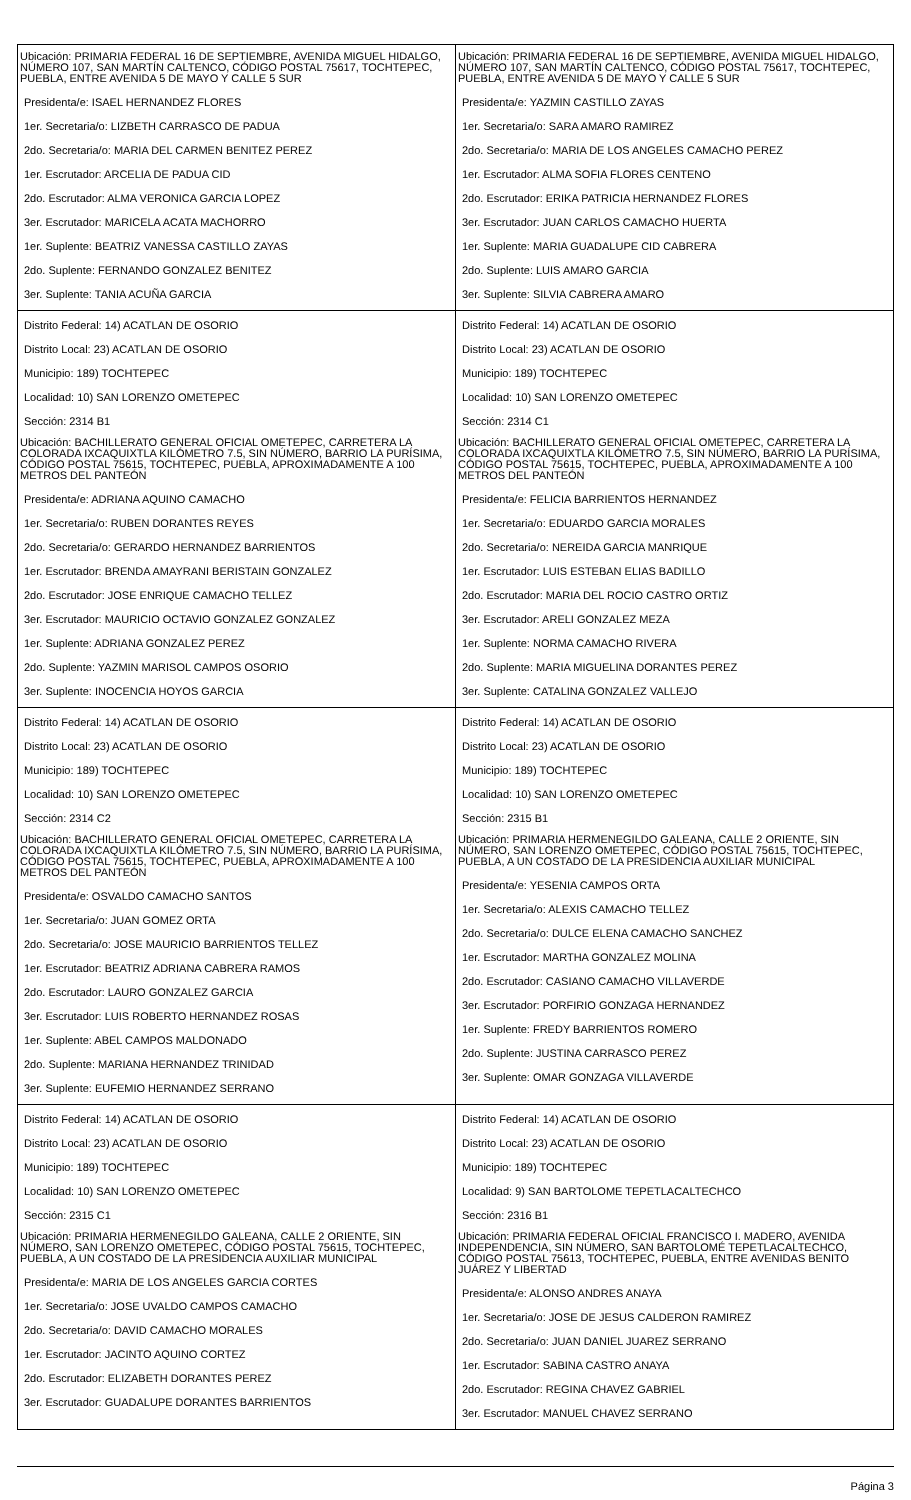| Ubicación: PRIMARIA FEDERAL 16 DE SEPTIEMBRE, AVENIDA MIGUEL HIDALGO, NÚMERO 107, SAN MARTÍN CALTENCO, CÓDIGO POSTAL 75617, TOCHTEPEC, PUEBLA, ENTRE AVENIDA 5 DE MAYO Y CALLE 5 SUR Presidenta/e: ISAEL HERNANDEZ FLORES 1er. Secretaria/o: LIZBETH CARRASCO DE PADUA 2do. Secretaria/o: MARIA DEL CARMEN BENITEZ PEREZ 1er. Escrutador: ARCELIA DE PADUA CID 2do. Escrutador: ALMA VERONICA GARCIA LOPEZ 3er. Escrutador: MARICELA ACATA MACHORRO 1er. Suplente: BEATRIZ VANESSA CASTILLO ZAYAS 2do. Suplente: FERNANDO GONZALEZ BENITEZ 3er. Suplente: TANIA ACUÑA GARCIA | Ubicación: PRIMARIA FEDERAL 16 DE SEPTIEMBRE, AVENIDA MIGUEL HIDALGO, NÚMERO 107, SAN MARTÍN CALTENCO, CÓDIGO POSTAL 75617, TOCHTEPEC, PUEBLA, ENTRE AVENIDA 5 DE MAYO Y CALLE 5 SUR Presidenta/e: YAZMIN CASTILLO ZAYAS 1er. Secretaria/o: SARA AMARO RAMIREZ 2do. Secretaria/o: MARIA DE LOS ANGELES CAMACHO PEREZ 1er. Escrutador: ALMA SOFIA FLORES CENTENO 2do. Escrutador: ERIKA PATRICIA HERNANDEZ FLORES 3er. Escrutador: JUAN CARLOS CAMACHO HUERTA 1er. Suplente: MARIA GUADALUPE CID CABRERA 2do. Suplente: LUIS AMARO GARCIA 3er. Suplente: SILVIA CABRERA AMARO |
| Distrito Federal: 14) ACATLAN DE OSORIO Distrito Local: 23) ACATLAN DE OSORIO Municipio: 189) TOCHTEPEC Localidad: 10) SAN LORENZO OMETEPEC Sección: 2314 B1 Ubicación: BACHILLERATO GENERAL OFICIAL OMETEPEC, CARRETERA LA COLORADA IXCAQUIXTLA KILÓMETRO 7.5, SIN NÚMERO, BARRIO LA PURÍSIMA, CÓDIGO POSTAL 75615, TOCHTEPEC, PUEBLA, APROXIMADAMENTE A 100 METROS DEL PANTEÓN Presidenta/e: ADRIANA AQUINO CAMACHO 1er. Secretaria/o: RUBEN DORANTES REYES 2do. Secretaria/o: GERARDO HERNANDEZ BARRIENTOS 1er. Escrutador: BRENDA AMAYRANI BERISTAIN GONZALEZ 2do. Escrutador: JOSE ENRIQUE CAMACHO TELLEZ 3er. Escrutador: MAURICIO OCTAVIO GONZALEZ GONZALEZ 1er. Suplente: ADRIANA GONZALEZ PEREZ 2do. Suplente: YAZMIN MARISOL CAMPOS OSORIO 3er. Suplente: INOCENCIA HOYOS GARCIA | Distrito Federal: 14) ACATLAN DE OSORIO Distrito Local: 23) ACATLAN DE OSORIO Municipio: 189) TOCHTEPEC Localidad: 10) SAN LORENZO OMETEPEC Sección: 2314 C1 Ubicación: BACHILLERATO GENERAL OFICIAL OMETEPEC, CARRETERA LA COLORADA IXCAQUIXTLA KILÓMETRO 7.5, SIN NÚMERO, BARRIO LA PURÍSIMA, CÓDIGO POSTAL 75615, TOCHTEPEC, PUEBLA, APROXIMADAMENTE A 100 METROS DEL PANTEÓN Presidenta/e: FELICIA BARRIENTOS HERNANDEZ 1er. Secretaria/o: EDUARDO GARCIA MORALES 2do. Secretaria/o: NEREIDA GARCIA MANRIQUE 1er. Escrutador: LUIS ESTEBAN ELIAS BADILLO 2do. Escrutador: MARIA DEL ROCIO CASTRO ORTIZ 3er. Escrutador: ARELI GONZALEZ MEZA 1er. Suplente: NORMA CAMACHO RIVERA 2do. Suplente: MARIA MIGUELINA DORANTES PEREZ 3er. Suplente: CATALINA GONZALEZ VALLEJO |
| Distrito Federal: 14) ACATLAN DE OSORIO Distrito Local: 23) ACATLAN DE OSORIO Municipio: 189) TOCHTEPEC Localidad: 10) SAN LORENZO OMETEPEC Sección: 2314 C2 Ubicación: BACHILLERATO GENERAL OFICIAL OMETEPEC, CARRETERA LA COLORADA IXCAQUIXTLA KILÓMETRO 7.5, SIN NÚMERO, BARRIO LA PURÍSIMA, CÓDIGO POSTAL 75615, TOCHTEPEC, PUEBLA, APROXIMADAMENTE A 100 METROS DEL PANTEÓN Presidenta/e: OSVALDO CAMACHO SANTOS 1er. Secretaria/o: JUAN GOMEZ ORTA 2do. Secretaria/o: JOSE MAURICIO BARRIENTOS TELLEZ 1er. Escrutador: BEATRIZ ADRIANA CABRERA RAMOS 2do. Escrutador: LAURO GONZALEZ GARCIA 3er. Escrutador: LUIS ROBERTO HERNANDEZ ROSAS 1er. Suplente: ABEL CAMPOS MALDONADO 2do. Suplente: MARIANA HERNANDEZ TRINIDAD 3er. Suplente: EUFEMIO HERNANDEZ SERRANO | Distrito Federal: 14) ACATLAN DE OSORIO Distrito Local: 23) ACATLAN DE OSORIO Municipio: 189) TOCHTEPEC Localidad: 10) SAN LORENZO OMETEPEC Sección: 2315 B1 Ubicación: PRIMARIA HERMENEGILDO GALEANA, CALLE 2 ORIENTE, SIN NÚMERO, SAN LORENZO OMETEPEC, CÓDIGO POSTAL 75615, TOCHTEPEC, PUEBLA, A UN COSTADO DE LA PRESIDENCIA AUXILIAR MUNICIPAL Presidenta/e: YESENIA CAMPOS ORTA 1er. Secretaria/o: ALEXIS CAMACHO TELLEZ 2do. Secretaria/o: DULCE ELENA CAMACHO SANCHEZ 1er. Escrutador: MARTHA GONZALEZ MOLINA 2do. Escrutador: CASIANO CAMACHO VILLAVERDE 3er. Escrutador: PORFIRIO GONZAGA HERNANDEZ 1er. Suplente: FREDY BARRIENTOS ROMERO 2do. Suplente: JUSTINA CARRASCO PEREZ 3er. Suplente: OMAR GONZAGA VILLAVERDE |
| Distrito Federal: 14) ACATLAN DE OSORIO Distrito Local: 23) ACATLAN DE OSORIO Municipio: 189) TOCHTEPEC Localidad: 10) SAN LORENZO OMETEPEC Sección: 2315 C1 Ubicación: PRIMARIA HERMENEGILDO GALEANA, CALLE 2 ORIENTE, SIN NÚMERO, SAN LORENZO OMETEPEC, CÓDIGO POSTAL 75615, TOCHTEPEC, PUEBLA, A UN COSTADO DE LA PRESIDENCIA AUXILIAR MUNICIPAL Presidenta/e: MARIA DE LOS ANGELES GARCIA CORTES 1er. Secretaria/o: JOSE UVALDO CAMPOS CAMACHO 2do. Secretaria/o: DAVID CAMACHO MORALES 1er. Escrutador: JACINTO AQUINO CORTEZ 2do. Escrutador: ELIZABETH DORANTES PEREZ 3er. Escrutador: GUADALUPE DORANTES BARRIENTOS | Distrito Federal: 14) ACATLAN DE OSORIO Distrito Local: 23) ACATLAN DE OSORIO Municipio: 189) TOCHTEPEC Localidad: 9) SAN BARTOLOME TEPETLACALTECHCO Sección: 2316 B1 Ubicación: PRIMARIA FEDERAL OFICIAL FRANCISCO I. MADERO, AVENIDA INDEPENDENCIA, SIN NÚMERO, SAN BARTOLOMÉ TEPETLACALTECHCO, CÓDIGO POSTAL 75613, TOCHTEPEC, PUEBLA, ENTRE AVENIDAS BENITO JUÁREZ Y LIBERTAD Presidenta/e: ALONSO ANDRES ANAYA 1er. Secretaria/o: JOSE DE JESUS CALDERON RAMIREZ 2do. Secretaria/o: JUAN DANIEL JUAREZ SERRANO 1er. Escrutador: SABINA CASTRO ANAYA 2do. Escrutador: REGINA CHAVEZ GABRIEL 3er. Escrutador: MANUEL CHAVEZ SERRANO |
Página 3